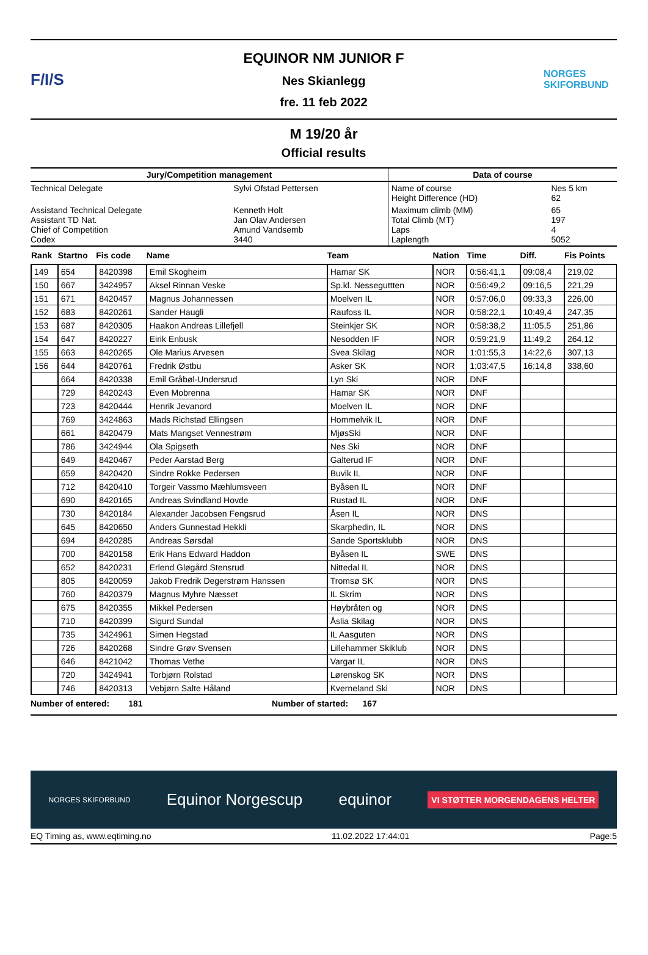F/I/S
EQUINOR NM JUNIOR F
Nes Skianlegg
fre. 11 feb 2022
NORGES SKIFORBUND
M 19/20 år
Official results
| Jury/Competition management | | Data of course | |
| --- | --- | --- | --- |
| Technical Delegate | Sylvi Ofstad Pettersen | Name of course Height Difference (HD) | Nes 5 km 62 |
| Assistand Technical Delegate Assistant TD Nat. Chief of Competition Codex | Kenneth Holt Jan Olav Andersen Amund Vandsemb 3440 | Maximum climb (MM) Total Climb (MT) Laps Laplength | 65 197 4 5052 |
| Rank | Startno | Fis code | Name | Team | Nation | Time | Diff. | Fis Points |
| --- | --- | --- | --- | --- | --- | --- | --- | --- |
| 149 | 654 | 8420398 | Emil Skogheim | Hamar SK | NOR | 0:56:41,1 | 09:08,4 | 219,02 |
| 150 | 667 | 3424957 | Aksel Rinnan Veske | Sp.kl. Nesseguttten | NOR | 0:56:49,2 | 09:16,5 | 221,29 |
| 151 | 671 | 8420457 | Magnus Johannessen | Moelven IL | NOR | 0:57:06,0 | 09:33,3 | 226,00 |
| 152 | 683 | 8420261 | Sander Haugli | Raufoss IL | NOR | 0:58:22,1 | 10:49,4 | 247,35 |
| 153 | 687 | 8420305 | Haakon Andreas Lillefjell | Steinkjer SK | NOR | 0:58:38,2 | 11:05,5 | 251,86 |
| 154 | 647 | 8420227 | Eirik Enbusk | Nesodden IF | NOR | 0:59:21,9 | 11:49,2 | 264,12 |
| 155 | 663 | 8420265 | Ole Marius Arvesen | Svea Skilag | NOR | 1:01:55,3 | 14:22,6 | 307,13 |
| 156 | 644 | 8420761 | Fredrik Østbu | Asker SK | NOR | 1:03:47,5 | 16:14,8 | 338,60 |
| | 664 | 8420338 | Emil Gråbøl-Undersrud | Lyn Ski | NOR | DNF | | |
| | 729 | 8420243 | Even Mobrenna | Hamar SK | NOR | DNF | | |
| | 723 | 8420444 | Henrik Jevanord | Moelven IL | NOR | DNF | | |
| | 769 | 3424863 | Mads Richstad Ellingsen | Hommelvik IL | NOR | DNF | | |
| | 661 | 8420479 | Mats Mangset Vennestrøm | MjøsSki | NOR | DNF | | |
| | 786 | 3424944 | Ola Spigseth | Nes Ski | NOR | DNF | | |
| | 649 | 8420467 | Peder Aarstad Berg | Galterud IF | NOR | DNF | | |
| | 659 | 8420420 | Sindre Rokke Pedersen | Buvik IL | NOR | DNF | | |
| | 712 | 8420410 | Torgeir Vassmo Mæhlumsveen | Byåsen IL | NOR | DNF | | |
| | 690 | 8420165 | Andreas Svindland Hovde | Rustad IL | NOR | DNF | | |
| | 730 | 8420184 | Alexander Jacobsen Fengsrud | Åsen IL | NOR | DNS | | |
| | 645 | 8420650 | Anders Gunnestad Hekkli | Skarphedin, IL | NOR | DNS | | |
| | 694 | 8420285 | Andreas Sørsdal | Sande Sportsklubb | NOR | DNS | | |
| | 700 | 8420158 | Erik Hans Edward Haddon | Byåsen IL | SWE | DNS | | |
| | 652 | 8420231 | Erlend Gløgård Stensrud | Nittedal IL | NOR | DNS | | |
| | 805 | 8420059 | Jakob Fredrik Degerstrøm Hanssen | Tromsø SK | NOR | DNS | | |
| | 760 | 8420379 | Magnus Myhre Næsset | IL Skrim | NOR | DNS | | |
| | 675 | 8420355 | Mikkel Pedersen | Høybråten og | NOR | DNS | | |
| | 710 | 8420399 | Sigurd Sundal | Åslia Skilag | NOR | DNS | | |
| | 735 | 3424961 | Simen Hegstad | IL Aasguten | NOR | DNS | | |
| | 726 | 8420268 | Sindre Grøv Svensen | Lillehammer Skiklub | NOR | DNS | | |
| | 646 | 8421042 | Thomas Vethe | Vargar IL | NOR | DNS | | |
| | 720 | 3424941 | Torbjørn Rolstad | Lørenskog SK | NOR | DNS | | |
| | 746 | 8420313 | Vebjørn Salte Håland | Kverneland Ski | NOR | DNS | | |
Number of entered: 181 Number of started: 167
NORGES SKIFORBUND Equinor Norgescup equinor VI STØTTER MORGENDAGENS HELTER
EQ Timing as, www.eqtiming.no 11.02.2022 17:44:01 Page:5